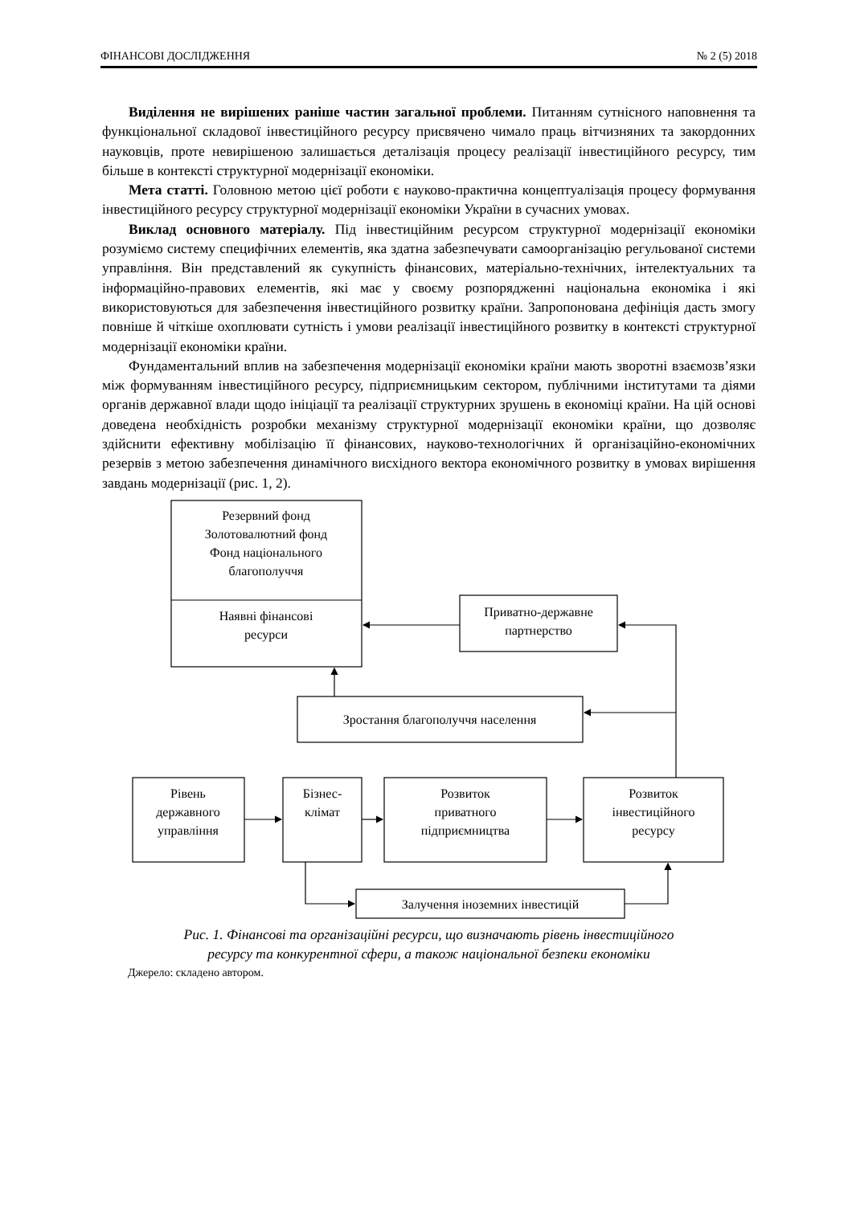ФІНАНСОВІ ДОСЛІДЖЕННЯ № 2 (5) 2018
Виділення не вирішених раніше частин загальної проблеми. Питанням сутнісного наповнення та функціональної складової інвестиційного ресурсу присвячено чимало праць вітчизняних та закордонних науковців, проте невирішеною залишається деталізація процесу реалізації інвестиційного ресурсу, тим більше в контексті структурної модернізації економіки.
Мета статті. Головною метою цієї роботи є науково-практична концептуалізація процесу формування інвестиційного ресурсу структурної модернізації економіки України в сучасних умовах.
Виклад основного матеріалу. Під інвестиційним ресурсом структурної модернізації економіки розуміємо систему специфічних елементів, яка здатна забезпечувати самоорганізацію регульованої системи управління. Він представлений як сукупність фінансових, матеріально-технічних, інтелектуальних та інформаційно-правових елементів, які має у своєму розпорядженні національна економіка і які використовуються для забезпечення інвестиційного розвитку країни. Запропонована дефініція дасть змогу повніше й чіткіше охоплювати сутність і умови реалізації інвестиційного розвитку в контексті структурної модернізації економіки країни.
Фундаментальний вплив на забезпечення модернізації економіки країни мають зворотні взаємозв’язки між формуванням інвестиційного ресурсу, підприємницьким сектором, публічними інститутами та діями органів державної влади щодо ініціації та реалізації структурних зрушень в економіці країни. На цій основі доведена необхідність розробки механізму структурної модернізації економіки країни, що дозволяє здійснити ефективну мобілізацію її фінансових, науково-технологічних й організаційно-економічних резервів з метою забезпечення динамічного висхідного вектора економічного розвитку в умовах вирішення завдань модернізації (рис. 1, 2).
Резервний фонд
Золотовалютний фонд
Фонд національного
благополуччя
Наявні фінансові
ресурси
Приватно-державне
партнерство
Зростання благополуччя населення
Рівень
державного
управління
Бізнес-
клімат
Розвиток
приватного
підприємництва
Розвиток
інвестиційного
ресурсу
Залучення іноземних інвестицій
Рис. 1. Фінансові та організаційні ресурси, що визначають рівень інвестиційного
ресурсу та конкурентної сфери, а також національної безпеки економіки
Джерело: складено автором.